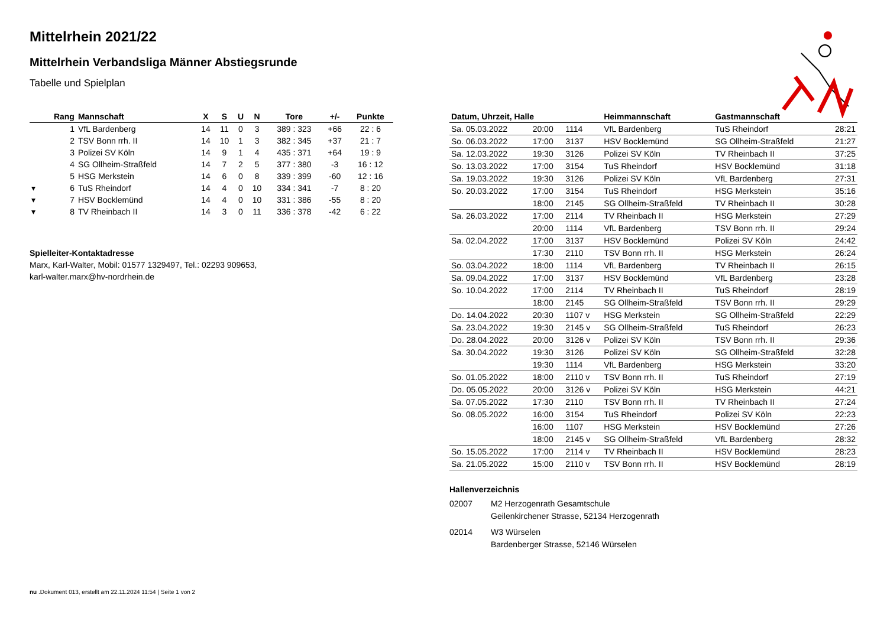Mittelrhein 2021/22
Mittelrhein Verbandsliga Männer Abstiegsrunde
Tabelle und Spielplan
| | Rang | Mannschaft | X | S | U | N | Tore | +/- | Punkte |
| --- | --- | --- | --- | --- | --- | --- | --- | --- | --- |
| | 1 | VfL Bardenberg | 14 | 11 | 0 | 3 | 389 : 323 | +66 | 22 : 6 |
| | 2 | TSV Bonn rrh. II | 14 | 10 | 1 | 3 | 382 : 345 | +37 | 21 : 7 |
| | 3 | Polizei SV Köln | 14 | 9 | 1 | 4 | 435 : 371 | +64 | 19 : 9 |
| | 4 | SG Ollheim-Straßfeld | 14 | 7 | 2 | 5 | 377 : 380 | -3 | 16 : 12 |
| | 5 | HSG Merkstein | 14 | 6 | 0 | 8 | 339 : 399 | -60 | 12 : 16 |
| ▾ | 6 | TuS Rheindorf | 14 | 4 | 0 | 10 | 334 : 341 | -7 | 8 : 20 |
| ▾ | 7 | HSV Bocklemünd | 14 | 4 | 0 | 10 | 331 : 386 | -55 | 8 : 20 |
| ▾ | 8 | TV Rheinbach II | 14 | 3 | 0 | 11 | 336 : 378 | -42 | 6 : 22 |
Spielleiter-Kontaktadresse
Marx, Karl-Walter, Mobil: 01577 1329497, Tel.: 02293 909653,
karl-walter.marx@hv-nordrhein.de
| Datum, Uhrzeit, Halle | | | Heimmannschaft | Gastmannschaft | |
| --- | --- | --- | --- | --- | --- |
| Sa. 05.03.2022 | 20:00 | 1114 | VfL Bardenberg | TuS Rheindorf | 28:21 |
| So. 06.03.2022 | 17:00 | 3137 | HSV Bocklemünd | SG Ollheim-Straßfeld | 21:27 |
| Sa. 12.03.2022 | 19:30 | 3126 | Polizei SV Köln | TV Rheinbach II | 37:25 |
| So. 13.03.2022 | 17:00 | 3154 | TuS Rheindorf | HSV Bocklemünd | 31:18 |
| Sa. 19.03.2022 | 19:30 | 3126 | Polizei SV Köln | VfL Bardenberg | 27:31 |
| So. 20.03.2022 | 17:00 | 3154 | TuS Rheindorf | HSG Merkstein | 35:16 |
| | 18:00 | 2145 | SG Ollheim-Straßfeld | TV Rheinbach II | 30:28 |
| Sa. 26.03.2022 | 17:00 | 2114 | TV Rheinbach II | HSG Merkstein | 27:29 |
| | 20:00 | 1114 | VfL Bardenberg | TSV Bonn rrh. II | 29:24 |
| Sa. 02.04.2022 | 17:00 | 3137 | HSV Bocklemünd | Polizei SV Köln | 24:42 |
| | 17:30 | 2110 | TSV Bonn rrh. II | HSG Merkstein | 26:24 |
| So. 03.04.2022 | 18:00 | 1114 | VfL Bardenberg | TV Rheinbach II | 26:15 |
| Sa. 09.04.2022 | 17:00 | 3137 | HSV Bocklemünd | VfL Bardenberg | 23:28 |
| So. 10.04.2022 | 17:00 | 2114 | TV Rheinbach II | TuS Rheindorf | 28:19 |
| | 18:00 | 2145 | SG Ollheim-Straßfeld | TSV Bonn rrh. II | 29:29 |
| Do. 14.04.2022 | 20:30 | 1107 v | HSG Merkstein | SG Ollheim-Straßfeld | 22:29 |
| Sa. 23.04.2022 | 19:30 | 2145 v | SG Ollheim-Straßfeld | TuS Rheindorf | 26:23 |
| Do. 28.04.2022 | 20:00 | 3126 v | Polizei SV Köln | TSV Bonn rrh. II | 29:36 |
| Sa. 30.04.2022 | 19:30 | 3126 | Polizei SV Köln | SG Ollheim-Straßfeld | 32:28 |
| | 19:30 | 1114 | VfL Bardenberg | HSG Merkstein | 33:20 |
| So. 01.05.2022 | 18:00 | 2110 v | TSV Bonn rrh. II | TuS Rheindorf | 27:19 |
| Do. 05.05.2022 | 20:00 | 3126 v | Polizei SV Köln | HSG Merkstein | 44:21 |
| Sa. 07.05.2022 | 17:30 | 2110 | TSV Bonn rrh. II | TV Rheinbach II | 27:24 |
| So. 08.05.2022 | 16:00 | 3154 | TuS Rheindorf | Polizei SV Köln | 22:23 |
| | 16:00 | 1107 | HSG Merkstein | HSV Bocklemünd | 27:26 |
| | 18:00 | 2145 v | SG Ollheim-Straßfeld | VfL Bardenberg | 28:32 |
| So. 15.05.2022 | 17:00 | 2114 v | TV Rheinbach II | HSV Bocklemünd | 28:23 |
| Sa. 21.05.2022 | 15:00 | 2110 v | TSV Bonn rrh. II | HSV Bocklemünd | 28:19 |
Hallenverzeichnis
02007 M2 Herzogenrath Gesamtschule
Geilenkirchener Strasse, 52134 Herzogenrath
02014 W3 Würselen
Bardenberger Strasse, 52146 Würselen
nu .Dokument 013, erstellt am 22.11.2024 11:54 | Seite 1 von 2